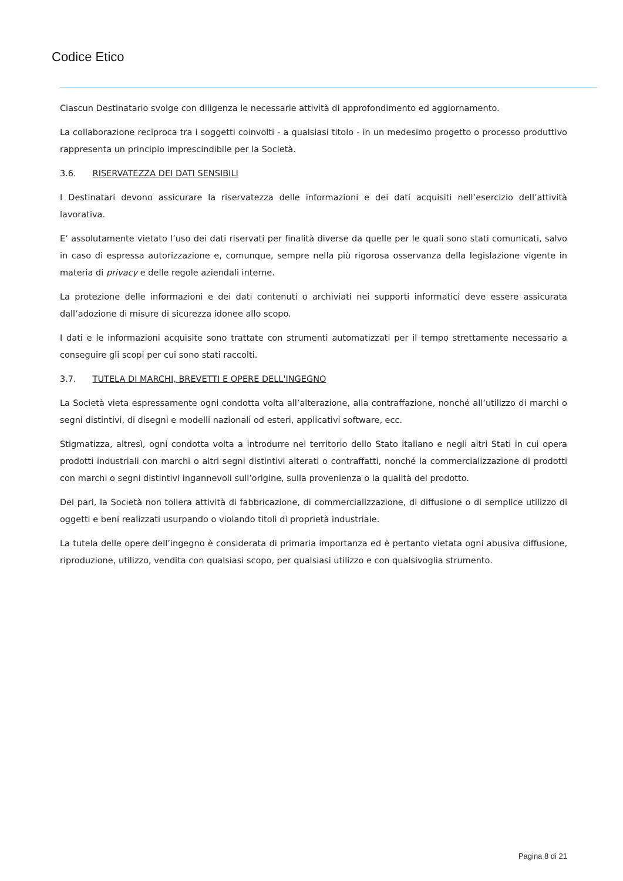Codice Etico
Ciascun Destinatario svolge con diligenza le necessarie attività di approfondimento ed aggiornamento.
La collaborazione reciproca tra i soggetti coinvolti - a qualsiasi titolo - in un medesimo progetto o processo produttivo rappresenta un principio imprescindibile per la Società.
3.6. RISERVATEZZA DEI DATI SENSIBILI
I Destinatari devono assicurare la riservatezza delle informazioni e dei dati acquisiti nell’esercizio dell’attività lavorativa.
E’ assolutamente vietato l’uso dei dati riservati per finalità diverse da quelle per le quali sono stati comunicati, salvo in caso di espressa autorizzazione e, comunque, sempre nella più rigorosa osservanza della legislazione vigente in materia di privacy e delle regole aziendali interne.
La protezione delle informazioni e dei dati contenuti o archiviati nei supporti informatici deve essere assicurata dall’adozione di misure di sicurezza idonee allo scopo.
I dati e le informazioni acquisite sono trattate con strumenti automatizzati per il tempo strettamente necessario a conseguire gli scopi per cui sono stati raccolti.
3.7. TUTELA DI MARCHI, BREVETTI E OPERE DELL'INGEGNO
La Società vieta espressamente ogni condotta volta all’alterazione, alla contraffazione, nonché all’utilizzo di marchi o segni distintivi, di disegni e modelli nazionali od esteri, applicativi software, ecc.
Stigmatizza, altresì, ogni condotta volta a introdurre nel territorio dello Stato italiano e negli altri Stati in cui opera prodotti industriali con marchi o altri segni distintivi alterati o contraffatti, nonché la commercializzazione di prodotti con marchi o segni distintivi ingannevoli sull’origine, sulla provenienza o la qualità del prodotto.
Del pari, la Società non tollera attività di fabbricazione, di commercializzazione, di diffusione o di semplice utilizzo di oggetti e beni realizzati usurpando o violando titoli di proprietà industriale.
La tutela delle opere dell’ingegno è considerata di primaria importanza ed è pertanto vietata ogni abusiva diffusione, riproduzione, utilizzo, vendita con qualsiasi scopo, per qualsiasi utilizzo e con qualsivoglia strumento.
Pagina 8 di 21